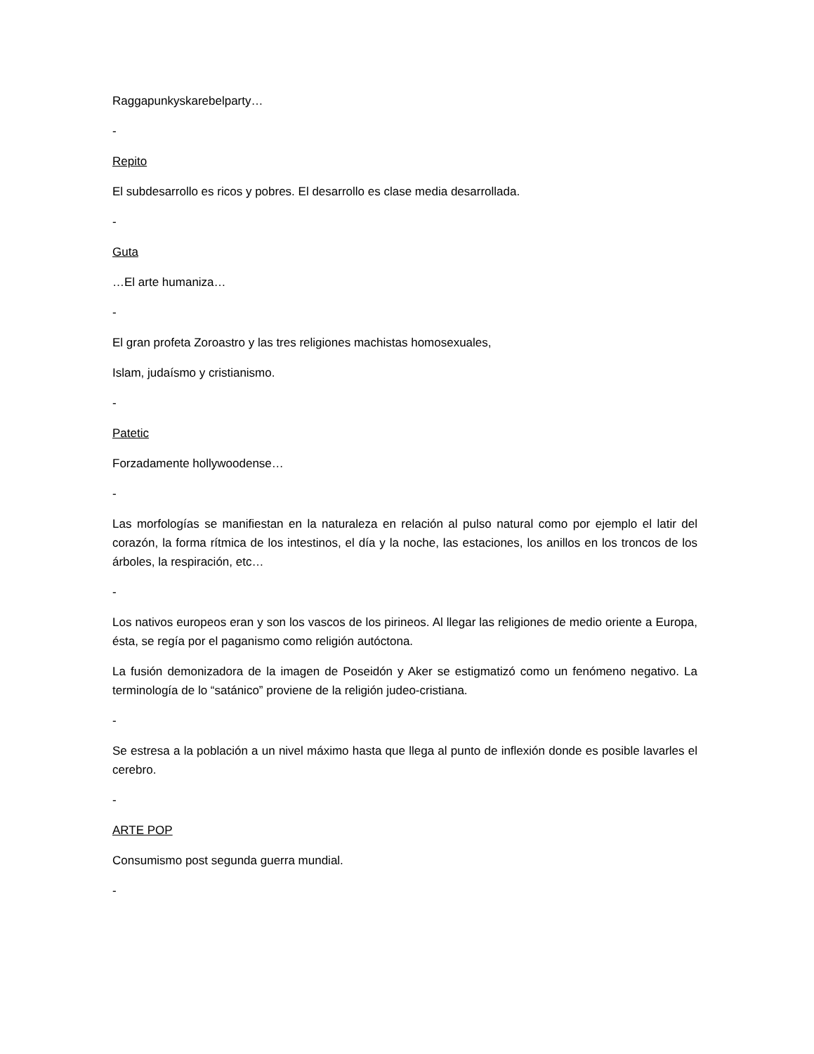Raggapunkyskarebelparty…
-
Repito
El subdesarrollo es ricos y pobres. El desarrollo es clase media desarrollada.
-
Guta
…El arte humaniza…
-
El gran profeta Zoroastro y las tres religiones machistas homosexuales,
Islam, judaísmo y cristianismo.
-
Patetic
Forzadamente hollywoodense…
-
Las morfologías se manifiestan en la naturaleza en relación al pulso natural como por ejemplo el latir del corazón, la forma rítmica de los intestinos, el día y la noche, las estaciones, los anillos en los troncos de los árboles, la respiración, etc…
-
Los nativos europeos eran y son los vascos de los pirineos. Al llegar las religiones de medio oriente a Europa, ésta, se regía por el paganismo como religión autóctona.
La fusión demonizadora de la imagen de Poseidón y Aker se estigmatizó como un fenómeno negativo. La terminología de lo “satánico” proviene de la religión judeo-cristiana.
-
Se estresa a la población a un nivel máximo hasta que llega al punto de inflexión donde es posible lavarles el cerebro.
-
ARTE POP
Consumismo post segunda guerra mundial.
-